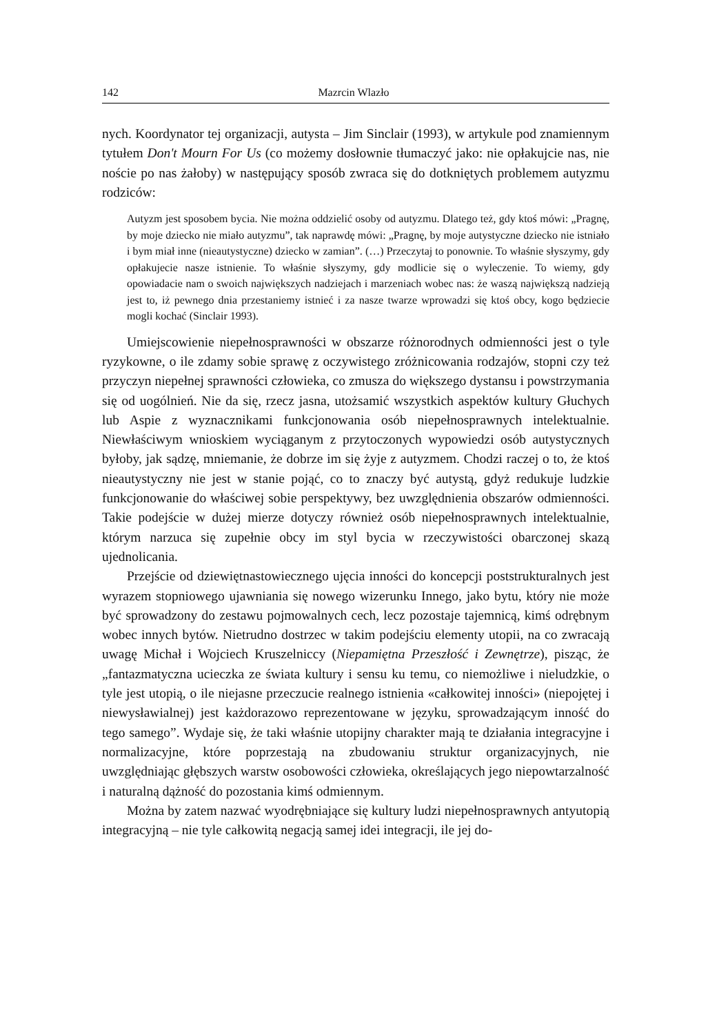142 Mazrcin Wlazło
nych. Koordynator tej organizacji, autysta – Jim Sinclair (1993), w artykule pod znamiennym tytułem Don't Mourn For Us (co możemy dosłownie tłumaczyć jako: nie opłakujcie nas, nie noście po nas żałoby) w następujący sposób zwraca się do dotkniętych problemem autyzmu rodziców:
Autyzm jest sposobem bycia. Nie można oddzielić osoby od autyzmu. Dlatego też, gdy ktoś mówi: „Pragnę, by moje dziecko nie miało autyzmu”, tak naprawdę mówi: „Pragnę, by moje autystyczne dziecko nie istniało i bym miał inne (nieautystyczne) dziecko w zamian”. (…) Przeczytaj to ponownie. To właśnie słyszymy, gdy opłakujecie nasze istnienie. To właśnie słyszymy, gdy modlicie się o wyleczenie. To wiemy, gdy opowiadacie nam o swoich największych nadziejach i marzeniach wobec nas: że waszą największą nadzieją jest to, iż pewnego dnia przestaniemy istnieć i za nasze twarze wprowadzi się ktoś obcy, kogo będziecie mogli kochać (Sinclair 1993).
Umiejscowienie niepełnosprawności w obszarze różnorodnych odmienności jest o tyle ryzykowne, o ile zdamy sobie sprawę z oczywistego zróżnicowania rodzajów, stopni czy też przyczyn niepełnej sprawności człowieka, co zmusza do większego dystansu i powstrzymania się od uogólnień. Nie da się, rzecz jasna, utożsamić wszystkich aspektów kultury Głuchych lub Aspie z wyznacznikami funkcjonowania osób niepełnosprawnych intelektualnie. Niewłaściwym wnioskiem wyciąganym z przytoczonych wypowiedzi osób autystycznych byłoby, jak sądzę, mniemanie, że dobrze im się żyje z autyzmem. Chodzi raczej o to, że ktoś nieautystyczny nie jest w stanie pojąć, co to znaczy być autystą, gdyż redukuje ludzkie funkcjonowanie do właściwej sobie perspektywy, bez uwzględnienia obszarów odmienności. Takie podejście w dużej mierze dotyczy również osób niepełnosprawnych intelektualnie, którym narzuca się zupełnie obcy im styl bycia w rzeczywistości obarczonej skazą ujednolicania.
Przejście od dziewiętnastowiecznego ujęcia inności do koncepcji poststrukturalnych jest wyrazem stopniowego ujawniania się nowego wizerunku Innego, jako bytu, który nie może być sprowadzony do zestawu pojmowalnych cech, lecz pozostaje tajemnicą, kimś odrębnym wobec innych bytów. Nietrudno dostrzec w takim podejściu elementy utopii, na co zwracają uwagę Michał i Wojciech Kruszelniccy (Niepamiętna Przeszłość i Zewnętrze), pisząc, że „fantazmatyczna ucieczka ze świata kultury i sensu ku temu, co niemożliwe i nieludzkie, o tyle jest utopią, o ile niejasne przeczucie realnego istnienia «całkowitej inności» (niepojętej i niewysławialnej) jest każdorazowo reprezentowane w języku, sprowadzającym inność do tego samego”. Wydaje się, że taki właśnie utopijny charakter mają te działania integracyjne i normalizacyjne, które poprzestają na zbudowaniu struktur organizacyjnych, nie uwzględniając głębszych warstw osobowości człowieka, określających jego niepowtarzalność i naturalną dążność do pozostania kimś odmiennym.
Można by zatem nazwać wyodrębniające się kultury ludzi niepełnosprawnych antyutopią integracyjną – nie tyle całkowitą negacją samej idei integracji, ile jej do-